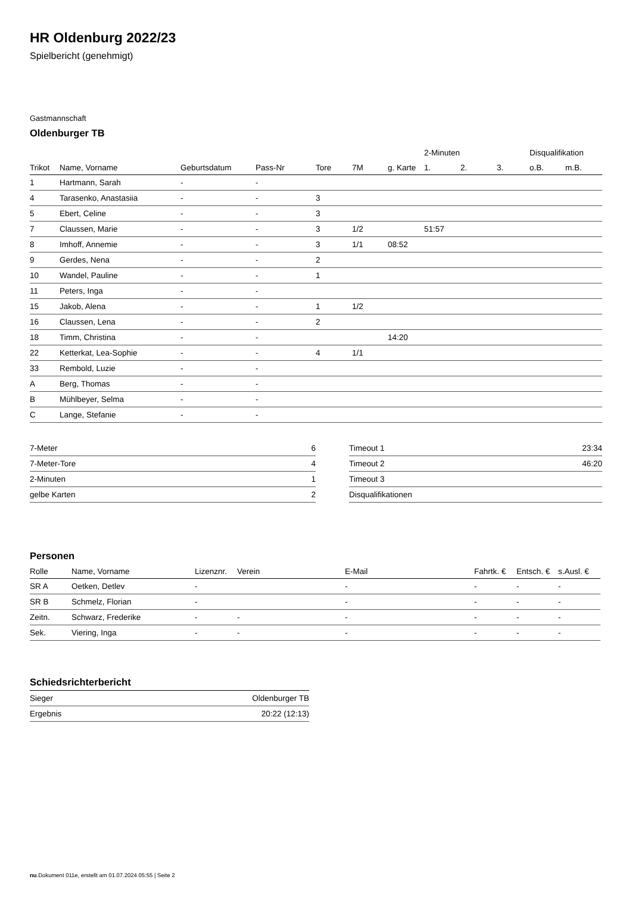HR Oldenburg 2022/23
Spielbericht (genehmigt)
Gastmannschaft
Oldenburger TB
| | | | | | | | 2-Minuten | | | Disqualifikation | |
| --- | --- | --- | --- | --- | --- | --- | --- | --- | --- | --- | --- |
| Trikot | Name, Vorname | Geburtsdatum | Pass-Nr | Tore | 7M | g. Karte | 1. | 2. | 3. | o.B. | m.B. |
| 1 | Hartmann, Sarah | - | - | | | | | | | | |
| 4 | Tarasenko, Anastasiia | - | - | 3 | | | | | | | |
| 5 | Ebert, Celine | - | - | 3 | | | | | | | |
| 7 | Claussen, Marie | - | - | 3 | 1/2 | | 51:57 | | | | |
| 8 | Imhoff, Annemie | - | - | 3 | 1/1 | 08:52 | | | | | |
| 9 | Gerdes, Nena | - | - | 2 | | | | | | | |
| 10 | Wandel, Pauline | - | - | 1 | | | | | | | |
| 11 | Peters, Inga | - | - | | | | | | | | |
| 15 | Jakob, Alena | - | - | 1 | 1/2 | | | | | | |
| 16 | Claussen, Lena | - | - | 2 | | | | | | | |
| 18 | Timm, Christina | - | - | | | 14:20 | | | | | |
| 22 | Ketterkat, Lea-Sophie | - | - | 4 | 1/1 | | | | | | |
| 33 | Rembold, Luzie | - | - | | | | | | | | |
| A | Berg, Thomas | - | - | | | | | | | | |
| B | Mühlbeyer, Selma | - | - | | | | | | | | |
| C | Lange, Stefanie | - | - | | | | | | | | |
| 7-Meter | 6 |
| 7-Meter-Tore | 4 |
| 2-Minuten | 1 |
| gelbe Karten | 2 |
| Timeout 1 | 23:34 |
| Timeout 2 | 46:20 |
| Timeout 3 | |
| Disqualifikationen | |
Personen
| Rolle | Name, Vorname | Lizenznr. | Verein | E-Mail | Fahrtk. € | Entsch. € | s.Ausl. € |
| --- | --- | --- | --- | --- | --- | --- | --- |
| SR A | Oetken, Detlev | - | | - | - | - | - |
| SR B | Schmelz, Florian | - | | - | - | - | - |
| Zeitn. | Schwarz, Frederike | - | - | - | - | - | - |
| Sek. | Viering, Inga | - | - | - | - | - | - |
Schiedsrichterbericht
| Sieger | Oldenburger TB |
| Ergebnis | 20:22 (12:13) |
nu.Dokument 011e, erstellt am 01.07.2024 05:55 | Seite 2